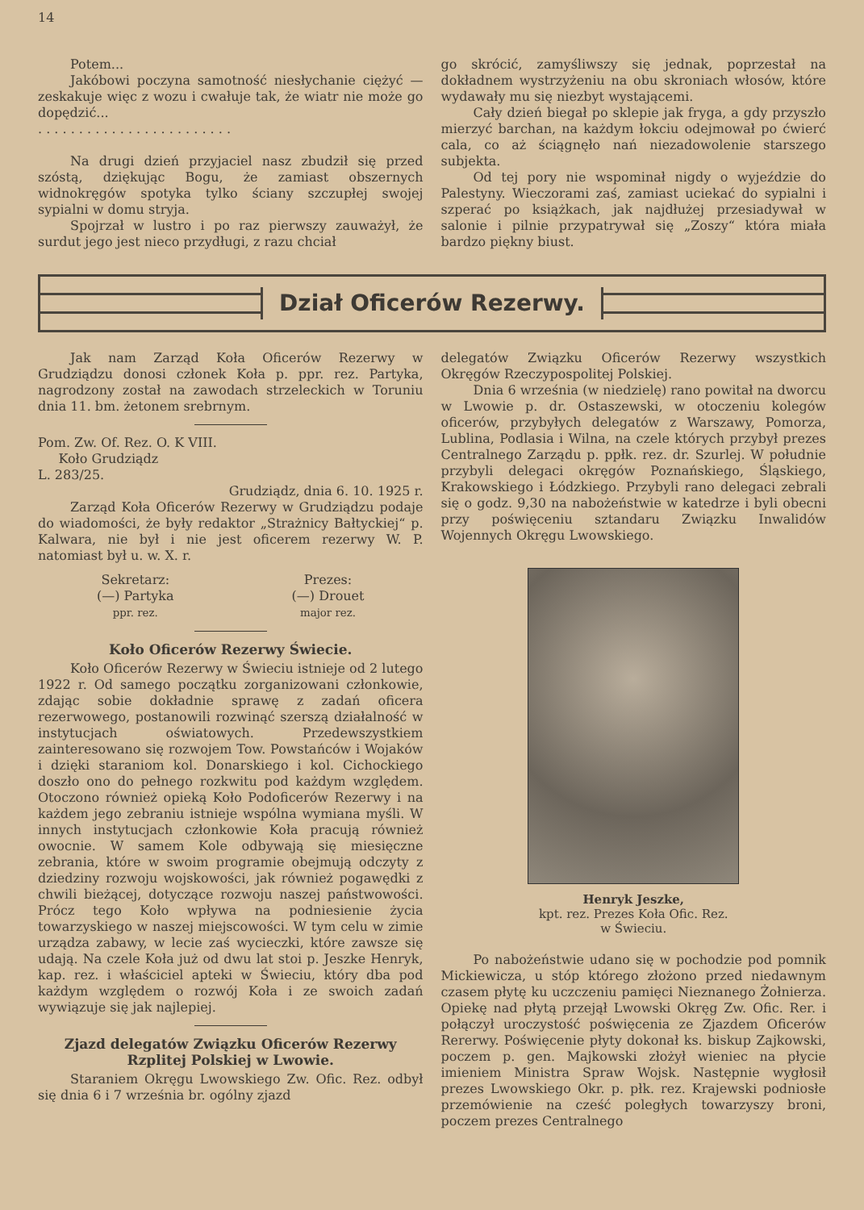14
Potem...
Jakóbowi poczyna samotność niesłychanie ciężyć — zeskakuje więc z wozu i cwałuje tak, że wiatr nie może go dopędzić...
. . . . . . . . . . . . . . . . . . . . . . . .
Na drugi dzień przyjaciel nasz zbudził się przed szóstą, dziękując Bogu, że zamiast obszernych widnokręgów spotyka tylko ściany szczupłej swojej sypialni w domu stryja.
Spojrzał w lustro i po raz pierwszy zauważył, że surdut jego jest nieco przydługi, z razu chciał
go skrócić, zamyśliwszy się jednak, poprzestał na dokładnem wystrzyżeniu na obu skroniach włosów, które wydawały mu się niezbyt wystającemi.
Cały dzień biegał po sklepie jak fryga, a gdy przyszło mierzyć barchan, na każdym łokciu odejmował po ćwierć cala, co aż ściągnęło nań niezadowolenie starszego subjekta.
Od tej pory nie wspominał nigdy o wyjeździe do Palestyny. Wieczorami zaś, zamiast uciekać do sypialni i szperać po książkach, jak najdłużej przesiadywał w salonie i pilnie przypatrywał się „Zoszy“ która miała bardzo piękny biust.
Dział Oficerów Rezerwy.
Jak nam Zarząd Koła Oficerów Rezerwy w Grudziądzu donosi członek Koła p. ppr. rez. Partyka, nagrodzony został na zawodach strzeleckich w Toruniu dnia 11. bm. żetonem srebrnym.
Pom. Zw. Of. Rez. O. K VIII.
Koło Grudziądz
L. 283/25.
Grudziądz, dnia 6. 10. 1925 r.
Zarząd Koła Oficerów Rezerwy w Grudziądzu podaje do wiadomości, że były redaktor „Strażnicy Bałtyckiej“ p. Kalwara, nie był i nie jest oficerem rezerwy W. P. natomiast był u. w. X. r.
Sekretarz:
(—) Partyka
ppr. rez.
Prezes:
(—) Drouet
major rez.
Koło Oficerów Rezerwy Świecie.
Koło Oficerów Rezerwy w Świeciu istnieje od 2 lutego 1922 r. Od samego początku zorganizowani członkowie, zdając sobie dokładnie sprawę z zadań oficera rezerwowego, postanowili rozwinąć szerszą działalność w instytucjach oświatowych. Przedewszystkiem zainteresowano się rozwojem Tow. Powstańców i Wojaków i dzięki staraniom kol. Donarskiego i kol. Cichockiego doszło ono do pełnego rozkwitu pod każdym względem. Otoczono również opieką Koło Podoficerów Rezerwy i na każdem jego zebraniu istnieje wspólna wymiana myśli. W innych instytucjach członkowie Koła pracują również owocnie. W samem Kole odbywają się miesięczne zebrania, które w swoim programie obejmują odczyty z dziedziny rozwoju wojskowości, jak również pogawędki z chwili bieżącej, dotyczące rozwoju naszej państwowości. Prócz tego Koło wpływa na podniesienie życia towarzyskiego w naszej miejscowości. W tym celu w zimie urządza zabawy, w lecie zaś wycieczki, które zawsze się udają. Na czele Koła już od dwu lat stoi p. Jeszke Henryk, kap. rez. i właściciel apteki w Świeciu, który dba pod każdym względem o rozwój Koła i ze swoich zadań wywiązuje się jak najlepiej.
Zjazd delegatów Związku Oficerów Rezerwy Rzplitej Polskiej w Lwowie.
Staraniem Okręgu Lwowskiego Zw. Ofic. Rez. odbył się dnia 6 i 7 września br. ogólny zjazd
delegatów Związku Oficerów Rezerwy wszystkich Okręgów Rzeczypospolitej Polskiej.
Dnia 6 września (w niedzielę) rano powitał na dworcu w Lwowie p. dr. Ostaszewski, w otoczeniu kolegów oficerów, przybyłych delegatów z Warszawy, Pomorza, Lublina, Podlasia i Wilna, na czele których przybył prezes Centralnego Zarządu p. ppłk. rez. dr. Szurlej. W południe przybyli delegaci okręgów Poznańskiego, Śląskiego, Krakowskiego i Łódzkiego. Przybyli rano delegaci zebrali się o godz. 9,30 na nabożeństwie w katedrze i byli obecni przy poświęceniu sztandaru Związku Inwalidów Wojennych Okręgu Lwowskiego.
Henryk Jeszke,
kpt. rez. Prezes Koła Ofic. Rez.
w Świeciu.
Po nabożeństwie udano się w pochodzie pod pomnik Mickiewicza, u stóp którego złożono przed niedawnym czasem płytę ku uczczeniu pamięci Nieznanego Żołnierza. Opiekę nad płytą przejął Lwowski Okręg Zw. Ofic. Rer. i połączył uroczystość poświęcenia ze Zjazdem Oficerów Rererwy. Poświęcenie płyty dokonał ks. biskup Zajkowski, poczem p. gen. Majkowski złożył wieniec na płycie imieniem Ministra Spraw Wojsk. Następnie wygłosił prezes Lwowskiego Okr. p. płk. rez. Krajewski podniosłe przemówienie na cześć poległych towarzyszy broni, poczem prezes Centralnego